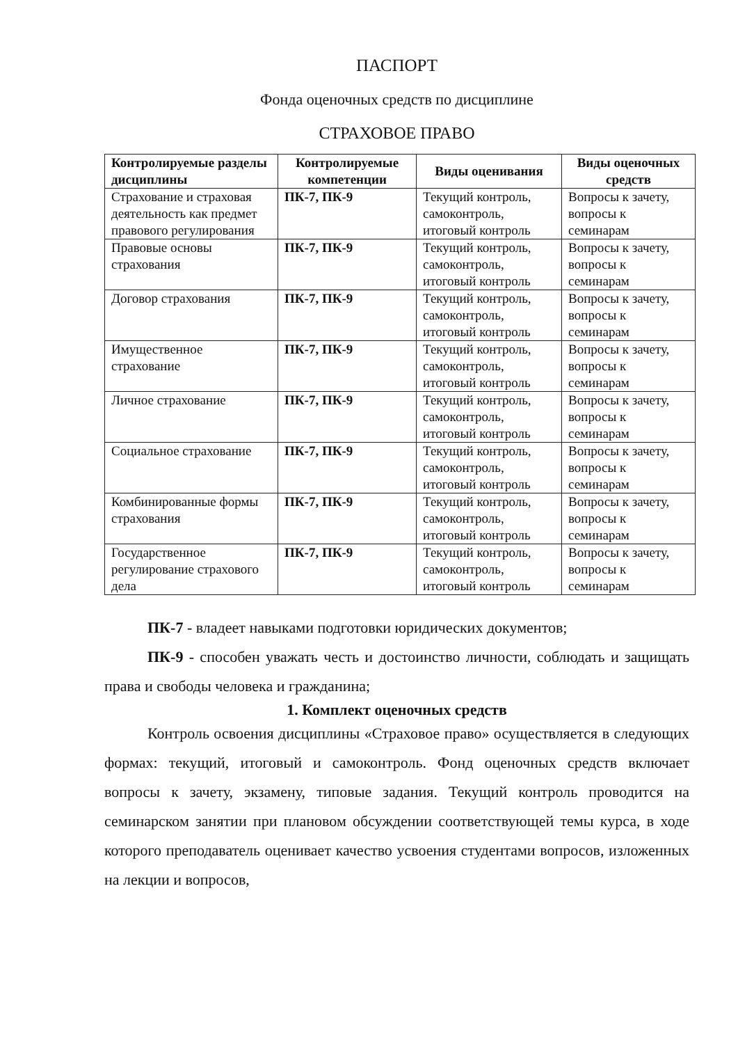ПАСПОРТ
Фонда оценочных средств по дисциплине
СТРАХОВОЕ ПРАВО
| Контролируемые разделы дисциплины | Контролируемые компетенции | Виды оценивания | Виды оценочных средств |
| --- | --- | --- | --- |
| Страхование и страховая деятельность как предмет правового регулирования | ПК-7, ПК-9 | Текущий контроль, самоконтроль, итоговый контроль | Вопросы к зачету, вопросы к семинарам |
| Правовые основы страхования | ПК-7, ПК-9 | Текущий контроль, самоконтроль, итоговый контроль | Вопросы к зачету, вопросы к семинарам |
| Договор страхования | ПК-7, ПК-9 | Текущий контроль, самоконтроль, итоговый контроль | Вопросы к зачету, вопросы к семинарам |
| Имущественное страхование | ПК-7, ПК-9 | Текущий контроль, самоконтроль, итоговый контроль | Вопросы к зачету, вопросы к семинарам |
| Личное страхование | ПК-7, ПК-9 | Текущий контроль, самоконтроль, итоговый контроль | Вопросы к зачету, вопросы к семинарам |
| Социальное страхование | ПК-7, ПК-9 | Текущий контроль, самоконтроль, итоговый контроль | Вопросы к зачету, вопросы к семинарам |
| Комбинированные формы страхования | ПК-7, ПК-9 | Текущий контроль, самоконтроль, итоговый контроль | Вопросы к зачету, вопросы к семинарам |
| Государственное регулирование страхового дела | ПК-7, ПК-9 | Текущий контроль, самоконтроль, итоговый контроль | Вопросы к зачету, вопросы к семинарам |
ПК-7 - владеет навыками подготовки юридических документов;
ПК-9 - способен уважать честь и достоинство личности, соблюдать и защищать права и свободы человека и гражданина;
1. Комплект оценочных средств
Контроль освоения дисциплины «Страховое право» осуществляется в следующих формах: текущий, итоговый и самоконтроль. Фонд оценочных средств включает вопросы к зачету, экзамену, типовые задания. Текущий контроль проводится на семинарском занятии при плановом обсуждении соответствующей темы курса, в ходе которого преподаватель оценивает качество усвоения студентами вопросов, изложенных на лекции и вопросов,